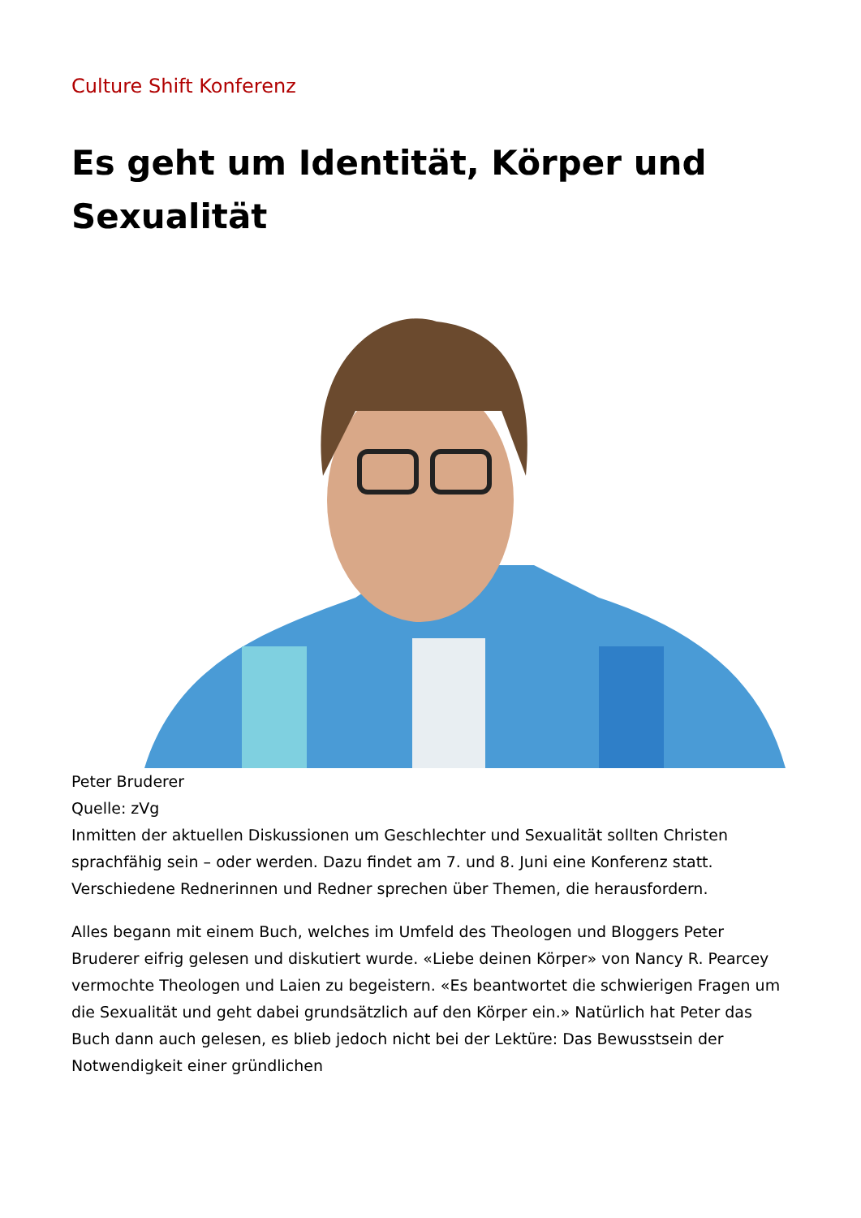Culture Shift Konferenz
Es geht um Identität, Körper und Sexualität
Peter Bruderer
Quelle: zVg
Inmitten der aktuellen Diskussionen um Geschlechter und Sexualität sollten Christen sprachfähig sein – oder werden. Dazu findet am 7. und 8. Juni eine Konferenz statt. Verschiedene Rednerinnen und Redner sprechen über Themen, die herausfordern.
Alles begann mit einem Buch, welches im Umfeld des Theologen und Bloggers Peter Bruderer eifrig gelesen und diskutiert wurde. «Liebe deinen Körper» von Nancy R. Pearcey vermochte Theologen und Laien zu begeistern. «Es beantwortet die schwierigen Fragen um die Sexualität und geht dabei grundsätzlich auf den Körper ein.» Natürlich hat Peter das Buch dann auch gelesen, es blieb jedoch nicht bei der Lektüre: Das Bewusstsein der Notwendigkeit einer gründlichen